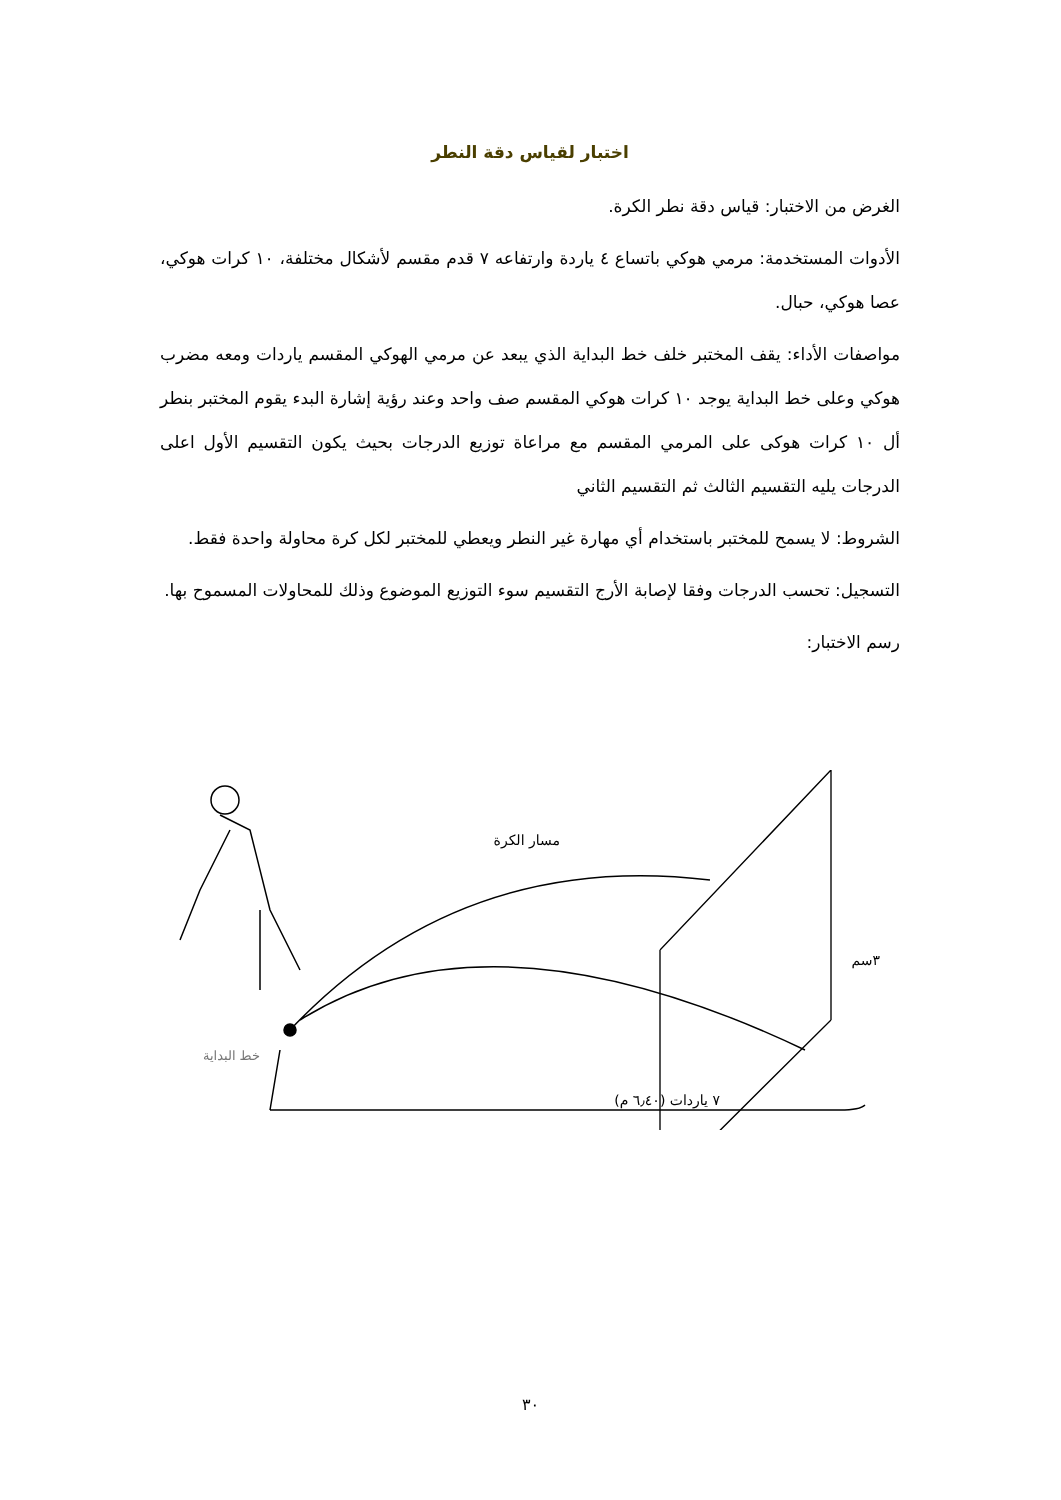اختبار لقياس دقة النطر
الغرض من الاختبار: قياس دقة نطر الكرة.
الأدوات المستخدمة: مرمي هوكي باتساع ٤ ياردة وارتفاعه ٧ قدم مقسم لأشكال مختلفة، ١٠ كرات هوكي، عصا هوكي، حبال.
مواصفات الأداء: يقف المختبر خلف خط البداية الذي يبعد عن مرمي الهوكي المقسم ياردات ومعه مضرب هوكي وعلى خط البداية يوجد ١٠ كرات هوكي المقسم صف واحد وعند رؤية إشارة البدء يقوم المختبر بنطر أل ١٠ كرات هوكى على المرمي المقسم مع مراعاة توزيع الدرجات بحيث يكون التقسيم الأول اعلى الدرجات يليه التقسيم الثالث ثم التقسيم الثاني
الشروط: لا يسمح للمختبر باستخدام أي مهارة غير النطر ويعطي للمختبر لكل كرة محاولة واحدة فقط.
التسجيل: تحسب الدرجات وفقا لإصابة الأرج التقسيم سوء التوزيع الموضوع وذلك للمحاولات المسموح بها.
رسم الاختبار:
مسار الكرة
خط البداية
٧ ياردات (٦٫٤٠ م)
٣سم
٣٠